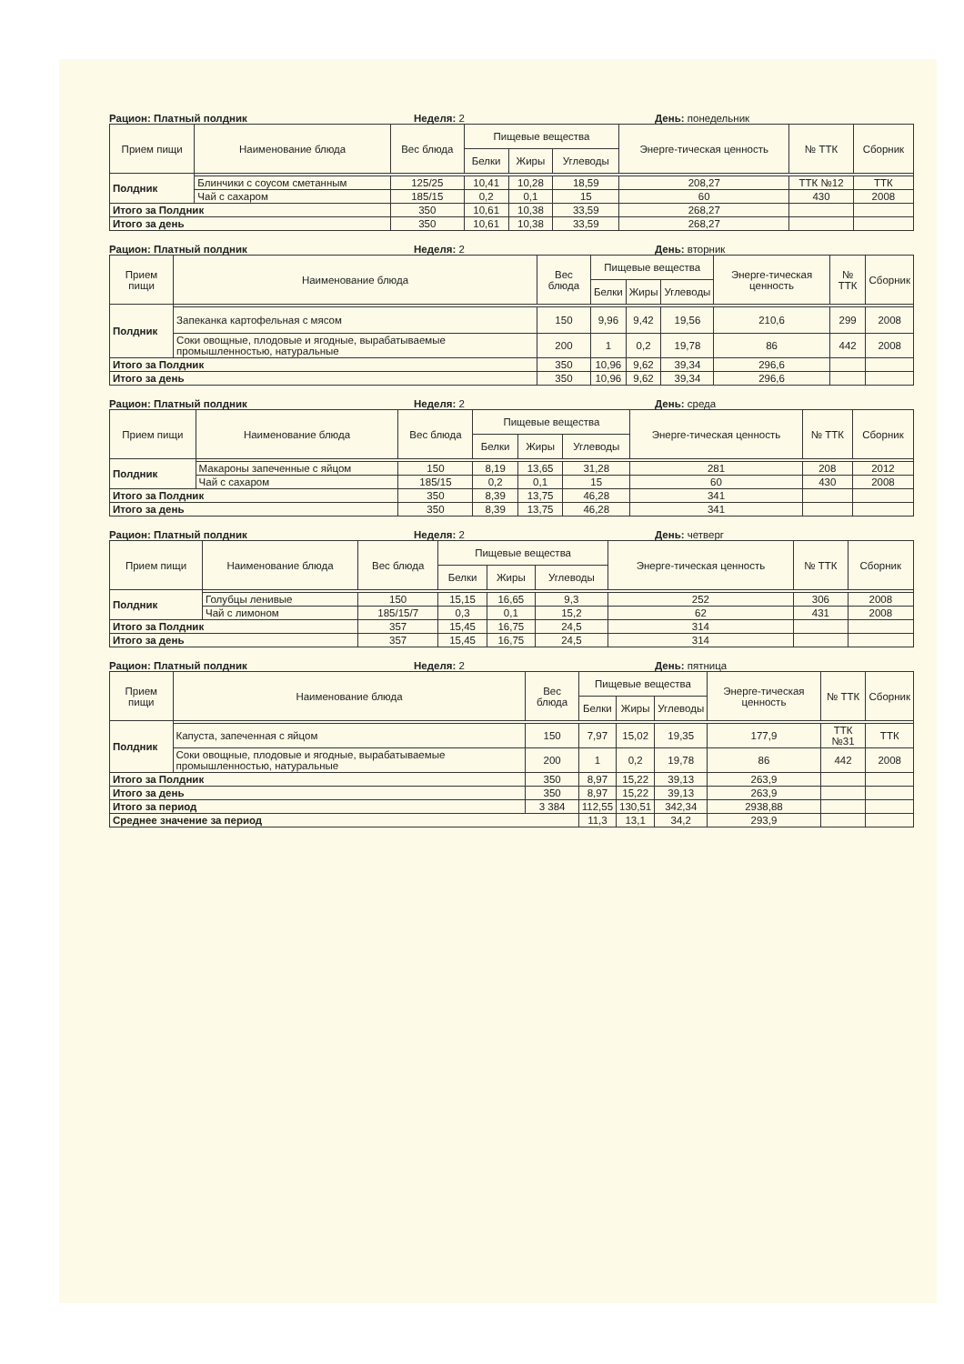Рацион: Платный полдник Неделя: 2 День: понедельник
| Прием пищи | Наименование блюда | Вес блюда | Пищевые вещества | | | Энерге-тическая ценность | № ТТК | Сборник |
| --- | --- | --- | --- | --- | --- | --- | --- | --- |
| | | | Белки | Жиры | Углеводы | | | |
| Полдник | | | | | | | | |
| | Блинчики с соусом сметанным | 125/25 | 10,41 | 10,28 | 18,59 | 208,27 | ТТК №12 | ТТК |
| | Чай с сахаром | 185/15 | 0,2 | 0,1 | 15 | 60 | 430 | 2008 |
| Итого за Полдник | | 350 | 10,61 | 10,38 | 33,59 | 268,27 | | |
| Итого за день | | 350 | 10,61 | 10,38 | 33,59 | 268,27 | | |
Рацион: Платный полдник Неделя: 2 День: вторник
| Прием пищи | Наименование блюда | Вес блюда | Пищевые вещества | | | Энерге-тическая ценность | № ТТК | Сборник |
| --- | --- | --- | --- | --- | --- | --- | --- | --- |
| | | | Белки | Жиры | Углеводы | | | |
| Полдник | | | | | | | | |
| | Запеканка картофельная с мясом | 150 | 9,96 | 9,42 | 19,56 | 210,6 | 299 | 2008 |
| | Соки овощные, плодовые и ягодные, вырабатываемые промышленностью, натуральные | 200 | 1 | 0,2 | 19,78 | 86 | 442 | 2008 |
| Итого за Полдник | | 350 | 10,96 | 9,62 | 39,34 | 296,6 | | |
| Итого за день | | 350 | 10,96 | 9,62 | 39,34 | 296,6 | | |
Рацион: Платный полдник Неделя: 2 День: среда
| Прием пищи | Наименование блюда | Вес блюда | Пищевые вещества | | | Энерге-тическая ценность | № ТТК | Сборник |
| --- | --- | --- | --- | --- | --- | --- | --- | --- |
| | | | Белки | Жиры | Углеводы | | | |
| Полдник | | | | | | | | |
| | Макароны запеченные с яйцом | 150 | 8,19 | 13,65 | 31,28 | 281 | 208 | 2012 |
| | Чай с сахаром | 185/15 | 0,2 | 0,1 | 15 | 60 | 430 | 2008 |
| Итого за Полдник | | 350 | 8,39 | 13,75 | 46,28 | 341 | | |
| Итого за день | | 350 | 8,39 | 13,75 | 46,28 | 341 | | |
Рацион: Платный полдник Неделя: 2 День: четверг
| Прием пищи | Наименование блюда | Вес блюда | Пищевые вещества | | | Энерге-тическая ценность | № ТТК | Сборник |
| --- | --- | --- | --- | --- | --- | --- | --- | --- |
| | | | Белки | Жиры | Углеводы | | | |
| Полдник | | | | | | | | |
| | Голубцы ленивые | 150 | 15,15 | 16,65 | 9,3 | 252 | 306 | 2008 |
| | Чай с лимоном | 185/15/7 | 0,3 | 0,1 | 15,2 | 62 | 431 | 2008 |
| Итого за Полдник | | 357 | 15,45 | 16,75 | 24,5 | 314 | | |
| Итого за день | | 357 | 15,45 | 16,75 | 24,5 | 314 | | |
Рацион: Платный полдник Неделя: 2 День: пятница
| Прием пищи | Наименование блюда | Вес блюда | Пищевые вещества | | | Энерге-тическая ценность | № ТТК | Сборник |
| --- | --- | --- | --- | --- | --- | --- | --- | --- |
| | | | Белки | Жиры | Углеводы | | | |
| Полдник | | | | | | | | |
| | Капуста, запеченная с яйцом | 150 | 7,97 | 15,02 | 19,35 | 177,9 | ТТК №31 | ТТК |
| | Соки овощные, плодовые и ягодные, вырабатываемые промышленностью, натуральные | 200 | 1 | 0,2 | 19,78 | 86 | 442 | 2008 |
| Итого за Полдник | | 350 | 8,97 | 15,22 | 39,13 | 263,9 | | |
| Итого за день | | 350 | 8,97 | 15,22 | 39,13 | 263,9 | | |
| Итого за период | | 3 384 | 112,55 | 130,51 | 342,34 | 2938,88 | | |
| Среднее значение за период | | | 11,3 | 13,1 | 34,2 | 293,9 | | |